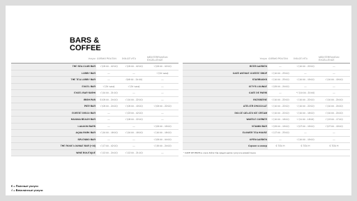BARS &
COFFEE
| Услуги | COSMO POLITAN | DOLCE VITA | MEDITERRANEAN EXCELLENCE |
| --- | --- | --- | --- |
| THE SEA CLUB BAR | √ (09:00 - 02:00) | √ (09:00 - 02:00) | √ (09:00 - 02:00) |
| LOBBY BAR | — | — | √ (24 часа) |
| THE TEA LOBBY BAR | — | √(08:00 - 24:00) | — |
| EXCEL BAR | √ (24 часа) | √ (24 часа) | — |
| EXCEL BAR SUSHI | √ (10:00 - 21:00) | — | — |
| IRISH PUB | € (09:00 - 24:00) | √ (10:00 - 22:00) | — |
| PIER BAR | √ (09:00 - 24:00) | √ (09:00 - 19:00) | √ (09:00 - 22:00) |
| FOREST DISCO BAR | — | √ (23:00 - 02:00) | — |
| HAVANA BEACH BAR | — | √ (08:00 - 22:00) | — |
| LAGOON BARS | — | — | √ (09:00 - 19:00) |
| AQUA PARK BAR | √ (10:00 - 18:00) | √ (10:00 - 18:00) | √ (10:00 - 18:00) |
| SPLENDID BAR | — | — | √ (09:00 - 04:00) |
| THE ROOF LOUNGE BAR (+16) | √ (17:00 - 02:00) | — | √ (19:00 - 24:00) |
| WINE BOUTIQUE | √ (12:00 - 24:00) | √ (12:00 - 21:00) | — |
| Услуги | COSMO POLITAN | DOLCE VITA | MEDITERRANEAN EXCELLENCE |
| --- | --- | --- | --- |
| BEER GARDEN | — | √ (10:00 - 22:00) | — |
| CAFE AVENUE COFFEE SHOP | √ (10:00 - 23:00) | — | — |
| STARBUCKS | √ (10:00 - 23:00) | √ (10:00 - 19:00) | √ (10:00 - 19:00) |
| CITY'S LOUNGE | √ (09:00 - 24:00) | — | — |
| CAFE DE PARIS | — | *√ (10:00 - 20:00) | — |
| PATISSERIE | √ (10:00 - 22:00) | √ (10:00 - 22:00) | √ (10:00 - 20:00) |
| ATELIER CHOCOLAT | √ (10:00 - 22:00) | √ (10:00 - 22:00) | √ (10:00 - 20:00) |
| DOLCE GELATO ICE CREAM | √ (10:00 - 22:00) | √ (10:00 - 18:00) | √ (10:00 - 20:00) |
| WAFFLE CORNER | √ (10:00 - 18:00) | √ (11:00 - 18:00) | √ (13:00 - 17:00) |
| VITAMIN BAR | √ (09:00 - 19:00) | √ (07:00 - 19:00) | √ (07:00 - 19:00) |
| FLOWER TEA HOUSE | √ (17:00 - 23:00) | — | — |
| OPEN GARDEN | — | √ (10:00 - 19:00) | — |
| Сервис в номер | € 7/24 Н | € 7/24 Н | € 7/24 Н |
| * CAFE DE PARIS в отеле Dolce Vita предоставляет услуги в зимний сезон. | | | |
€ = Платные услуги
√ = Бесплатные услуги